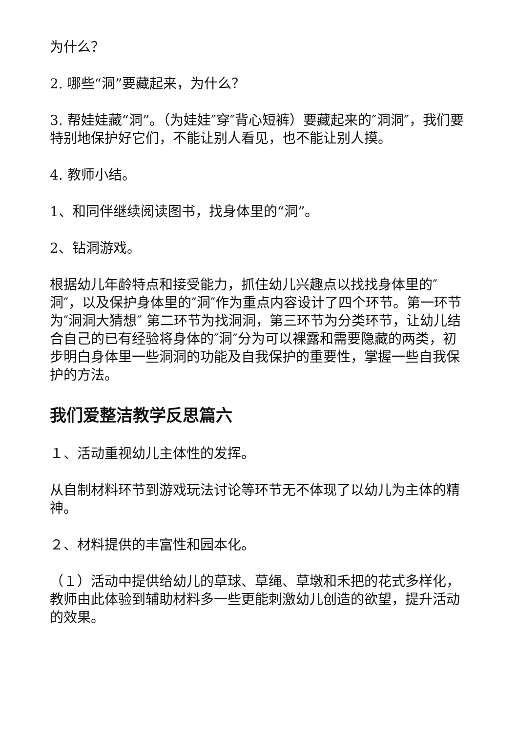为什么？
2. 哪些“洞”要藏起来，为什么？
3. 帮娃娃藏“洞”。（为娃娃″穿″背心短裤）要藏起来的″洞洞″，我们要特别地保护好它们，不能让别人看见，也不能让别人摸。
4. 教师小结。
1、和同伴继续阅读图书，找身体里的“洞”。
2、钻洞游戏。
根据幼儿年龄特点和接受能力，抓住幼儿兴趣点以找找身体里的″洞″，以及保护身体里的″洞″作为重点内容设计了四个环节。第一环节为″洞洞大猜想″ 第二环节为找洞洞，第三环节为分类环节，让幼儿结合自己的已有经验将身体的″洞″分为可以裸露和需要隐藏的两类，初步明白身体里一些洞洞的功能及自我保护的重要性，掌握一些自我保护的方法。
我们爱整洁教学反思篇六
１、活动重视幼儿主体性的发挥。
从自制材料环节到游戏玩法讨论等环节无不体现了以幼儿为主体的精神。
２、材料提供的丰富性和园本化。
（１）活动中提供给幼儿的草球、草绳、草墩和禾把的花式多样化，教师由此体验到辅助材料多一些更能刺激幼儿创造的欲望，提升活动的效果。